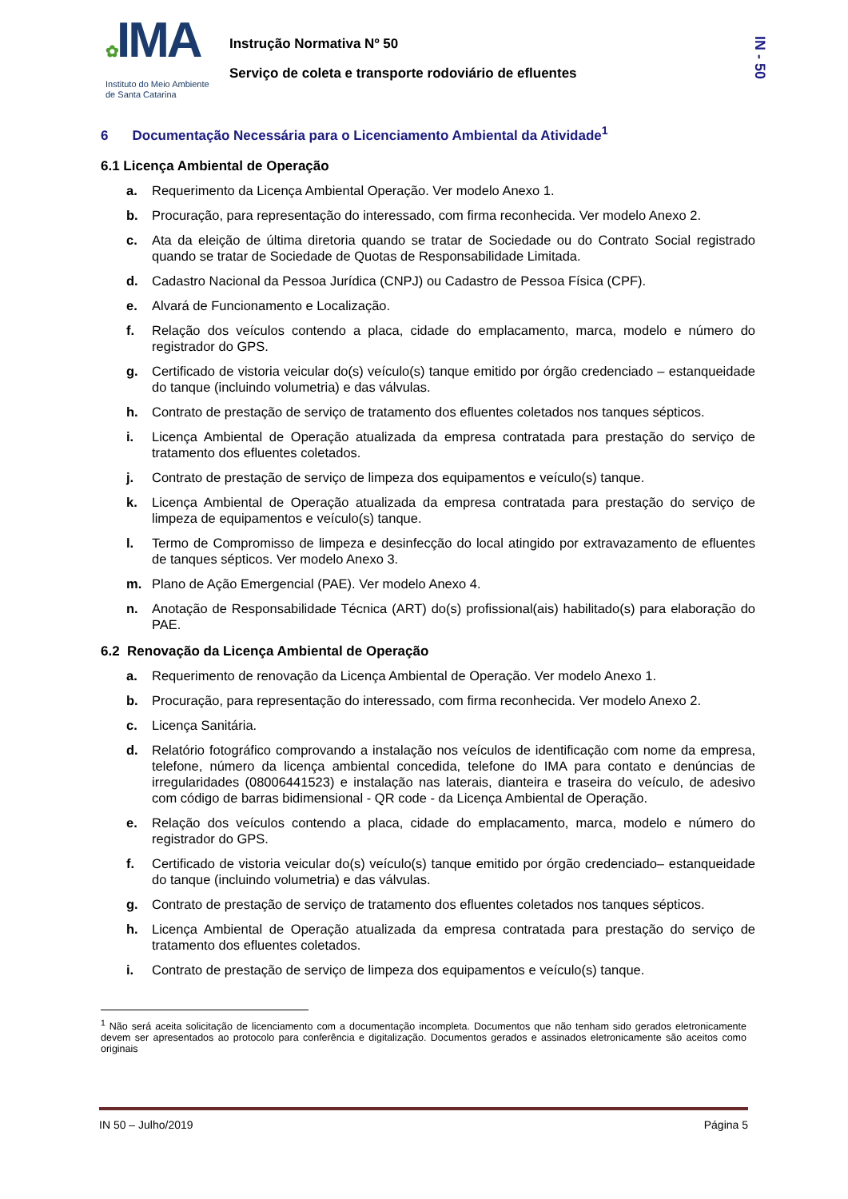✿IMA
Instituto do Meio Ambiente
de Santa Catarina
Instrução Normativa Nº 50
Serviço de coleta e transporte rodoviário de efluentes
IN - 50
6 Documentação Necessária para o Licenciamento Ambiental da Atividade<sup>1</sup>
6.1 Licença Ambiental de Operação
a. Requerimento da Licença Ambiental Operação. Ver modelo Anexo 1.
b. Procuração, para representação do interessado, com firma reconhecida. Ver modelo Anexo 2.
c. Ata da eleição de última diretoria quando se tratar de Sociedade ou do Contrato Social registrado quando se tratar de Sociedade de Quotas de Responsabilidade Limitada.
d. Cadastro Nacional da Pessoa Jurídica (CNPJ) ou Cadastro de Pessoa Física (CPF).
e. Alvará de Funcionamento e Localização.
f. Relação dos veículos contendo a placa, cidade do emplacamento, marca, modelo e número do registrador do GPS.
g. Certificado de vistoria veicular do(s) veículo(s) tanque emitido por órgão credenciado – estanqueidade do tanque (incluindo volumetria) e das válvulas.
h. Contrato de prestação de serviço de tratamento dos efluentes coletados nos tanques sépticos.
i. Licença Ambiental de Operação atualizada da empresa contratada para prestação do serviço de tratamento dos efluentes coletados.
j. Contrato de prestação de serviço de limpeza dos equipamentos e veículo(s) tanque.
k. Licença Ambiental de Operação atualizada da empresa contratada para prestação do serviço de limpeza de equipamentos e veículo(s) tanque.
l. Termo de Compromisso de limpeza e desinfecção do local atingido por extravazamento de efluentes de tanques sépticos. Ver modelo Anexo 3.
m. Plano de Ação Emergencial (PAE). Ver modelo Anexo 4.
n. Anotação de Responsabilidade Técnica (ART) do(s) profissional(ais) habilitado(s) para elaboração do PAE.
6.2 Renovação da Licença Ambiental de Operação
a. Requerimento de renovação da Licença Ambiental de Operação. Ver modelo Anexo 1.
b. Procuração, para representação do interessado, com firma reconhecida. Ver modelo Anexo 2.
c. Licença Sanitária.
d. Relatório fotográfico comprovando a instalação nos veículos de identificação com nome da empresa, telefone, número da licença ambiental concedida, telefone do IMA para contato e denúncias de irregularidades (08006441523) e instalação nas laterais, dianteira e traseira do veículo, de adesivo com código de barras bidimensional - QR code - da Licença Ambiental de Operação.
e. Relação dos veículos contendo a placa, cidade do emplacamento, marca, modelo e número do registrador do GPS.
f. Certificado de vistoria veicular do(s) veículo(s) tanque emitido por órgão credenciado– estanqueidade do tanque (incluindo volumetria) e das válvulas.
g. Contrato de prestação de serviço de tratamento dos efluentes coletados nos tanques sépticos.
h. Licença Ambiental de Operação atualizada da empresa contratada para prestação do serviço de tratamento dos efluentes coletados.
i. Contrato de prestação de serviço de limpeza dos equipamentos e veículo(s) tanque.
<sup>1</sup> Não será aceita solicitação de licenciamento com a documentação incompleta. Documentos que não tenham sido gerados eletronicamente devem ser apresentados ao protocolo para conferência e digitalização. Documentos gerados e assinados eletronicamente são aceitos como originais
IN 50 – Julho/2019 Página 5